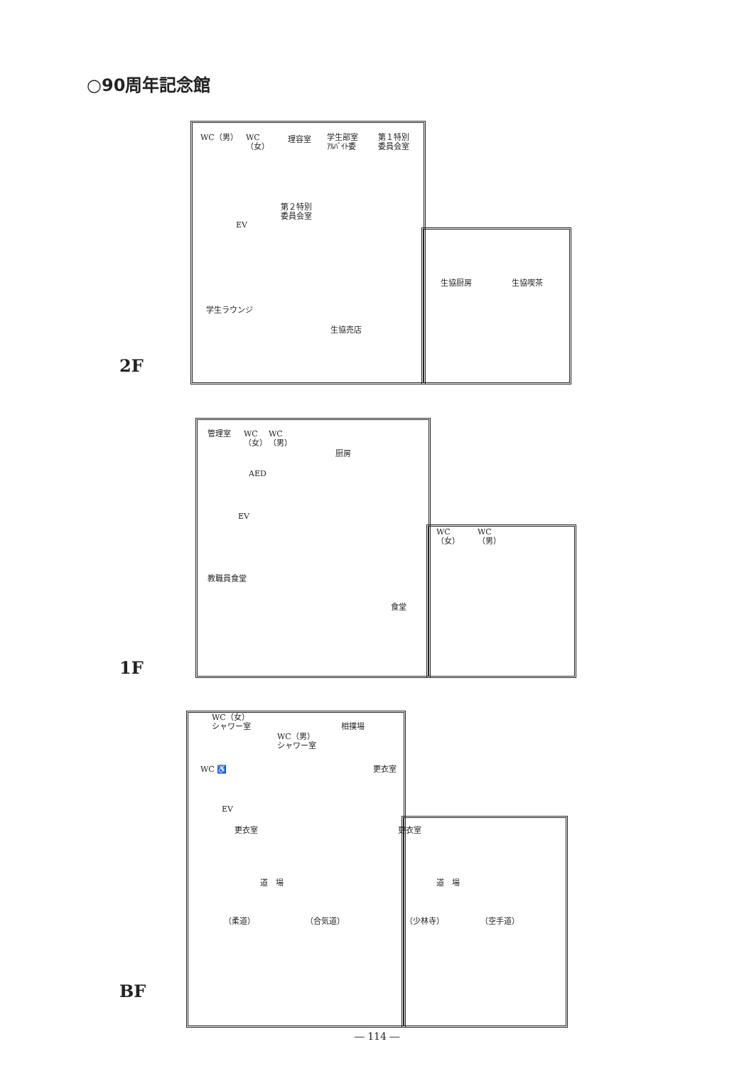○90周年記念館
WC（男）
WC
（女）
理容室
学生部室
ｱﾙﾊﾞｲﾄ委
第１特別
委員会室
第２特別
委員会室
EV
生協厨房 生協喫茶
学生ラウンジ
生協売店
2F
管理室
WC
（女）
WC
（男）
厨房
AED
EV
WC
（女）
WC
（男）
教職員食堂
食堂
1F
WC（女）
シャワー室
WC（男）
シャワー室
相撲場
WC ♿ 更衣室
EV
更衣室 更衣室
道　場 道　場
（柔道） （合気道） （少林寺） （空手道）
BF
― 114 ―